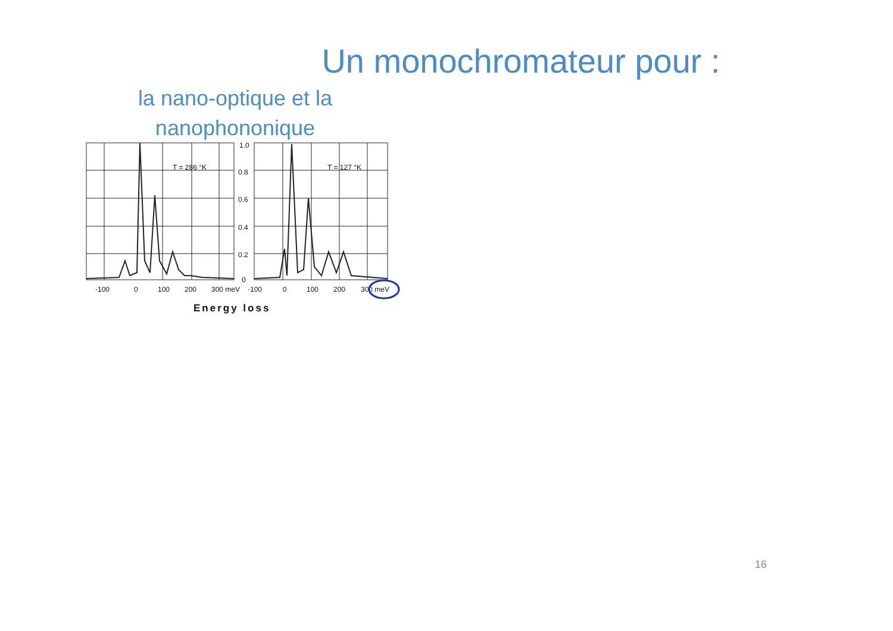Un monochromateur pour :
la nano-optique et la nanophononique
T = 286 °K
T = 127 °K
1.0
0.8
0.6
0.4
0.2
0
-100
0
100
200
300 meV
-100
0
100
200
300 meV
Energy loss
16